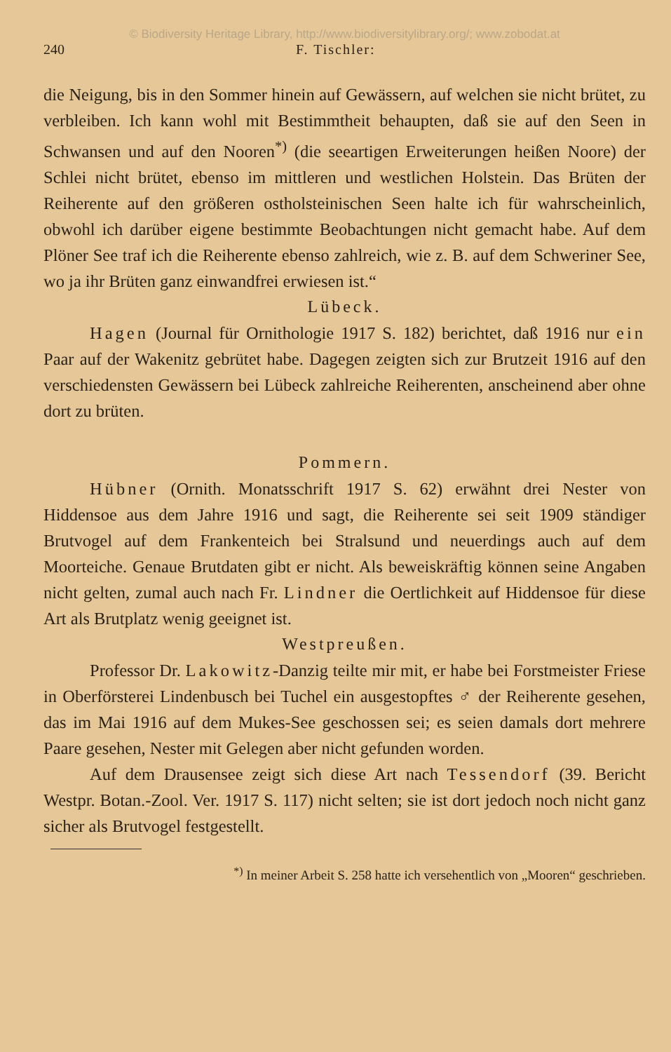© Biodiversity Heritage Library, http://www.biodiversitylibrary.org/; www.zobodat.at
240 F. Tischler:
die Neigung, bis in den Sommer hinein auf Gewässern, auf welchen sie nicht brütet, zu verbleiben. Ich kann wohl mit Bestimmtheit behaupten, daß sie auf den Seen in Schwansen und auf den Nooren<sup>*)</sup> (die seeartigen Erweiterungen heißen Noore) der Schlei nicht brütet, ebenso im mittleren und westlichen Holstein. Das Brüten der Reiherente auf den größeren ostholsteinischen Seen halte ich für wahrscheinlich, obwohl ich darüber eigene bestimmte Beobachtungen nicht gemacht habe. Auf dem Plöner See traf ich die Reiherente ebenso zahlreich, wie z. B. auf dem Schweriner See, wo ja ihr Brüten ganz einwandfrei erwiesen ist.“
Lübeck.
Hagen (Journal für Ornithologie 1917 S. 182) berichtet, daß 1916 nur ein Paar auf der Wakenitz gebrütet habe. Dagegen zeigten sich zur Brutzeit 1916 auf den verschiedensten Gewässern bei Lübeck zahlreiche Reiherenten, anscheinend aber ohne dort zu brüten.
Pommern.
Hübner (Ornith. Monatsschrift 1917 S. 62) erwähnt drei Nester von Hiddensoe aus dem Jahre 1916 und sagt, die Reiherente sei seit 1909 ständiger Brutvogel auf dem Frankenteich bei Stralsund und neuerdings auch auf dem Moorteiche. Genaue Brutdaten gibt er nicht. Als beweiskräftig können seine Angaben nicht gelten, zumal auch nach Fr. Lindner die Oertlichkeit auf Hiddensoe für diese Art als Brutplatz wenig geeignet ist.
Westpreußen.
Professor Dr. Lakowitz-Danzig teilte mir mit, er habe bei Forstmeister Friese in Oberförsterei Lindenbusch bei Tuchel ein ausgestopftes ♂ der Reiherente gesehen, das im Mai 1916 auf dem Mukes-See geschossen sei; es seien damals dort mehrere Paare gesehen, Nester mit Gelegen aber nicht gefunden worden.
Auf dem Drausensee zeigt sich diese Art nach Tessendorf (39. Bericht Westpr. Botan.-Zool. Ver. 1917 S. 117) nicht selten; sie ist dort jedoch noch nicht ganz sicher als Brutvogel festgestellt.
<sup>*)</sup> In meiner Arbeit S. 258 hatte ich versehentlich von „Mooren“ geschrieben.